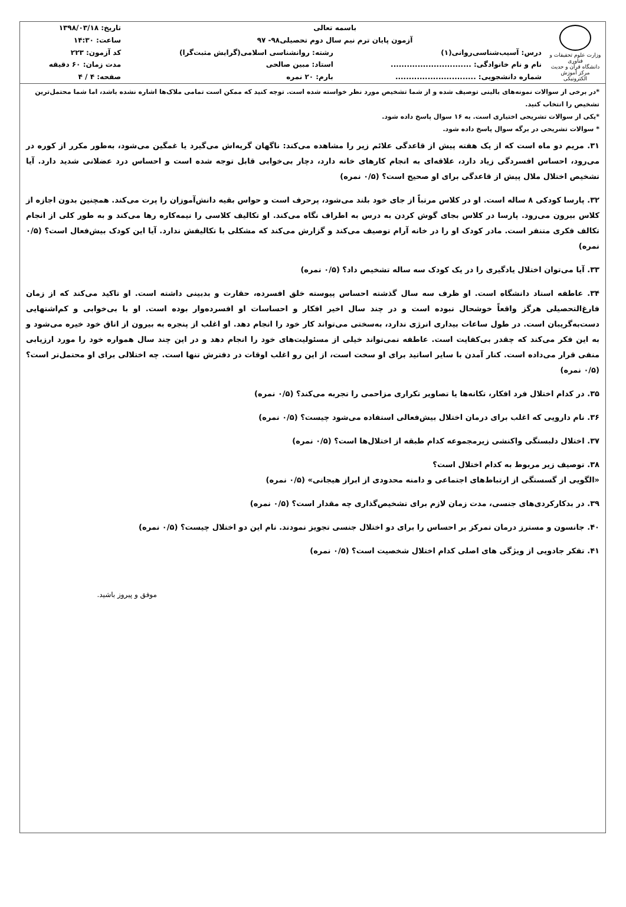| وزارت علوم تحقیقات و فناوری دانشگاه قرآن و حدیث مرکز آموزش الکترونیکی | باسمه تعالی | | تاریخ: ۱۳۹۸/۰۳/۱۸ |
| | آزمون پایان ترم نیم سال دوم تحصیلی۹۸- ۹۷ | | ساعت: ۱۴:۳۰ |
| | درس: آسیب‌شناسی‌روانی(۱) | رشته: روانشناسی اسلامی(گرایش مثبت‌گرا) | کد آزمون: ۲۲۳ |
| | نام و نام خانوادگی: .............................. | استاد: مبین صالحی | مدت زمان: ۶۰ دقیقه |
| | شماره دانشجویی: .............................. | بارم: ۲۰ نمره | صفحه: ۴ / ۴ |
*در برخی از سوالات نمونه‌های بالینی توصیف شده و از شما تشخیص مورد نظر خواسته شده است. توجه کنید که ممکن است تمامی ملاک‌ها اشاره نشده باشد، اما شما محتمل‌ترین تشخیص را انتخاب کنید.
*یکی از سوالات تشریحی اختیاری است. به ۱۶ سوال پاسخ داده شود.
* سوالات تشریحی در برگه سوال پاسخ داده شود.
۳۱. مریم دو ماه است که از یک هفته پیش از قاعدگی علائم زیر را مشاهده می‌کند: ناگهان گریه‌اش می‌گیرد یا غمگین می‌شود، به‌طور مکرر از کوره در می‌رود، احساس افسردگی زیاد دارد، علاقه‌ای به انجام کارهای خانه دارد، دچار بی‌خوابی قابل توجه شده است و احساس درد عضلانی شدید دارد. آیا تشخیص اختلال ملال پیش از قاعدگی برای او صحیح است؟ (۰/۵ نمره)
۳۲. پارسا کودکی ۸ ساله است. او در کلاس مرتباً از جای خود بلند می‌شود، پرحرف است و حواس بقیه دانش‌آموزان را پرت می‌کند. همچنین بدون اجازه از کلاس بیرون می‌رود. پارسا در کلاس بجای گوش کردن به درس به اطراف نگاه می‌کند. او تکالیف کلاسی را نیمه‌کاره رها می‌کند و به طور کلی از انجام تکالف فکری متنفر است. مادر کودک او را در خانه آرام توصیف می‌کند و گزارش می‌کند که مشکلی با تکالیفش ندارد. آیا این کودک بیش‌فعال است؟ (۰/۵ نمره)
۳۳. آیا می‌توان اختلال یادگیری را در یک کودک سه ساله تشخیص داد؟ (۰/۵ نمره)
۳۴. عاطفه استاد دانشگاه است. او ظرف سه سال گذشته احساس پیوسته خلق افسرده، حقارت و بدبینی داشته است. او تاکید می‌کند که از زمان فارغ‌التحصیلی هرگز واقعاً خوشحال نبوده است و در چند سال اخیر افکار و احساسات او افسرده‌وار بوده است. او با بی‌خوابی و کم‌اشتهایی دست‌به‌گریبان است. در طول ساعات بیداری انرژی ندارد، به‌سختی می‌تواند کار خود را انجام دهد. او اغلب از پنجره به بیرون از اتاق خود خیره می‌شود و به این فکر می‌کند که چقدر بی‌کفایت است. عاطفه نمی‌تواند خیلی از مسئولیت‌های خود را انجام دهد و در این چند سال همواره خود را مورد ارزیابی منفی قرار می‌داده است. کنار آمدن با سایر اساتید برای او سخت است، از این رو اغلب اوقات در دفترش تنها است. چه اختلالی برای او محتمل‌تر است؟ (۰/۵ نمره)
۳۵. در کدام اختلال فرد افکار، تکانه‌ها یا تصاویر تکراری مزاحمی را تجربه می‌کند؟ (۰/۵ نمره)
۳۶. نام دارویی که اغلب برای درمان اختلال بیش‌فعالی استفاده می‌شود چیست؟ (۰/۵ نمره)
۳۷. اختلال دلبستگی واکنشی زیرمجموعه کدام طبقه از اختلال‌ها است؟ (۰/۵ نمره)
۳۸. توصیف زیر مربوط به کدام اختلال است؟
«الگویی از گسستگی از ارتباط‌های اجتماعی و دامنه محدودی از ابراز هیجانی» (۰/۵ نمره)
۳۹. در بدکارکردی‌های جنسی، مدت زمان لازم برای تشخیص‌گذاری چه مقدار است؟ (۰/۵ نمره)
۴۰. جانسون و مسترز درمان تمرکز بر احساس را برای دو اختلال جنسی تجویز نمودند. نام این دو اختلال چیست؟ (۰/۵ نمره)
۴۱. تفکر جادویی از ویژگی های اصلی کدام اختلال شخصیت است؟ (۰/۵ نمره)
موفق و پیروز باشید.